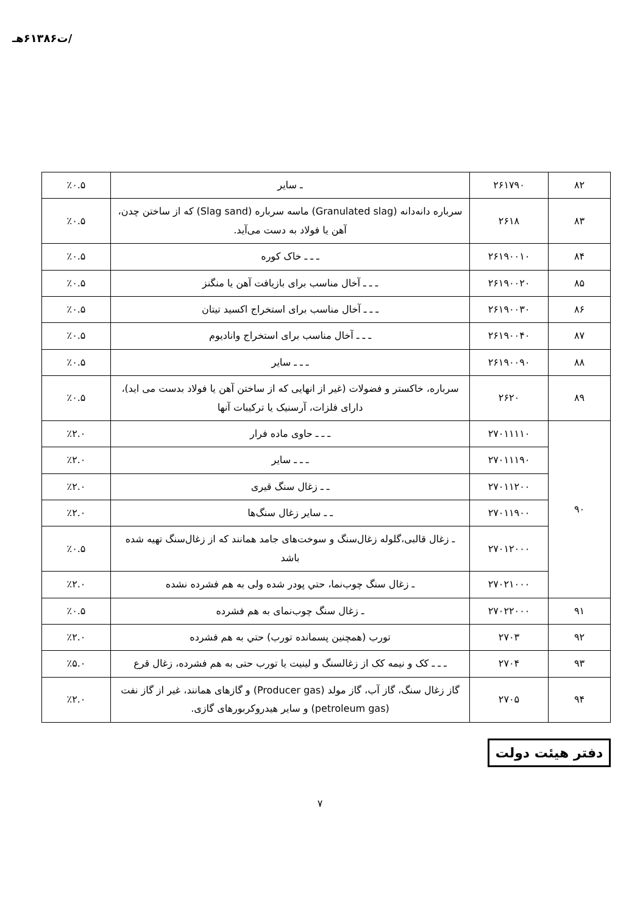/ت۶۱۳۸۶هـ
| ۸۲ | ۲۶۱۷۹۰ | ـ سایر | ٪۰.۵ |
| ۸۳ | ۲۶۱۸ | سرباره دانه‌دانه (Granulated slag) ماسه سرباره (Slag sand) که از ساختن چدن، آهن یا فولاد به دست می‌آید. | ٪۰.۵ |
| ۸۴ | ۲۶۱۹۰۰۱۰ | ـ ـ ـ خاک کوره | ٪۰.۵ |
| ۸۵ | ۲۶۱۹۰۰۲۰ | ـ ـ ـ آخال مناسب برای بازیافت آهن یا منگنز | ٪۰.۵ |
| ۸۶ | ۲۶۱۹۰۰۳۰ | ـ ـ ـ آخال مناسب برای استخراج اکسید تیتان | ٪۰.۵ |
| ۸۷ | ۲۶۱۹۰۰۴۰ | ـ ـ ـ آخال مناسب برای استخراج وانادیوم | ٪۰.۵ |
| ۸۸ | ۲۶۱۹۰۰۹۰ | ـ ـ ـ سایر | ٪۰.۵ |
| ۸۹ | ۲۶۲۰ | سرباره، خاکستر و فضولات (غیر از انهایی که از ساختن آهن یا فولاد بدست می اید)، دارای فلزات، آرسنیک یا ترکیبات آنها | ٪۰.۵ |
| ۹۰ | ۲۷۰۱۱۱۱۰ | ـ ـ ـ حاوی ماده فرار | ٪۲.۰ |
| | ۲۷۰۱۱۱۹۰ | ـ ـ ـ سایر | ٪۲.۰ |
| | ۲۷۰۱۱۲۰۰ | ـ ـ زغال سنگ قیری | ٪۲.۰ |
| | ۲۷۰۱۱۹۰۰ | ـ ـ سایر زغال سنگ‌ها | ٪۲.۰ |
| | ۲۷۰۱۲۰۰۰ | ـ زغال قالبی،گلوله زغال‌سنگ و سوخت‌های جامد همانند که از زغال‌سنگ تهیه شده باشد | ٪۰.۵ |
| | ۲۷۰۲۱۰۰۰ | ـ زغال سنگ چوب‌نما، حتي پودر شده ولی به هم فشرده نشده | ٪۲.۰ |
| ۹۱ | ۲۷۰۲۲۰۰۰ | ـ زغال سنگ چوب‌نمای به هم فشرده | ٪۰.۵ |
| ۹۲ | ۲۷۰۳ | تورب (همچنین پسمانده تورب) حتي به هم فشرده | ٪۲.۰ |
| ۹۳ | ۲۷۰۴ | ـ ـ ـ کک و نیمه کک از زغالسنگ و لینیت یا تورب حتی به هم فشرده، زغال قرع | ٪۵.۰ |
| ۹۴ | ۲۷۰۵ | گاز زغال سنگ، گاز آب، گاز مولد (Producer gas) و گازهای همانند، غیر از گاز نفت (petroleum gas) و سایر هیدروکربورهای گازی. | ٪۲.۰ |
دفتر هیئت دولت
۷